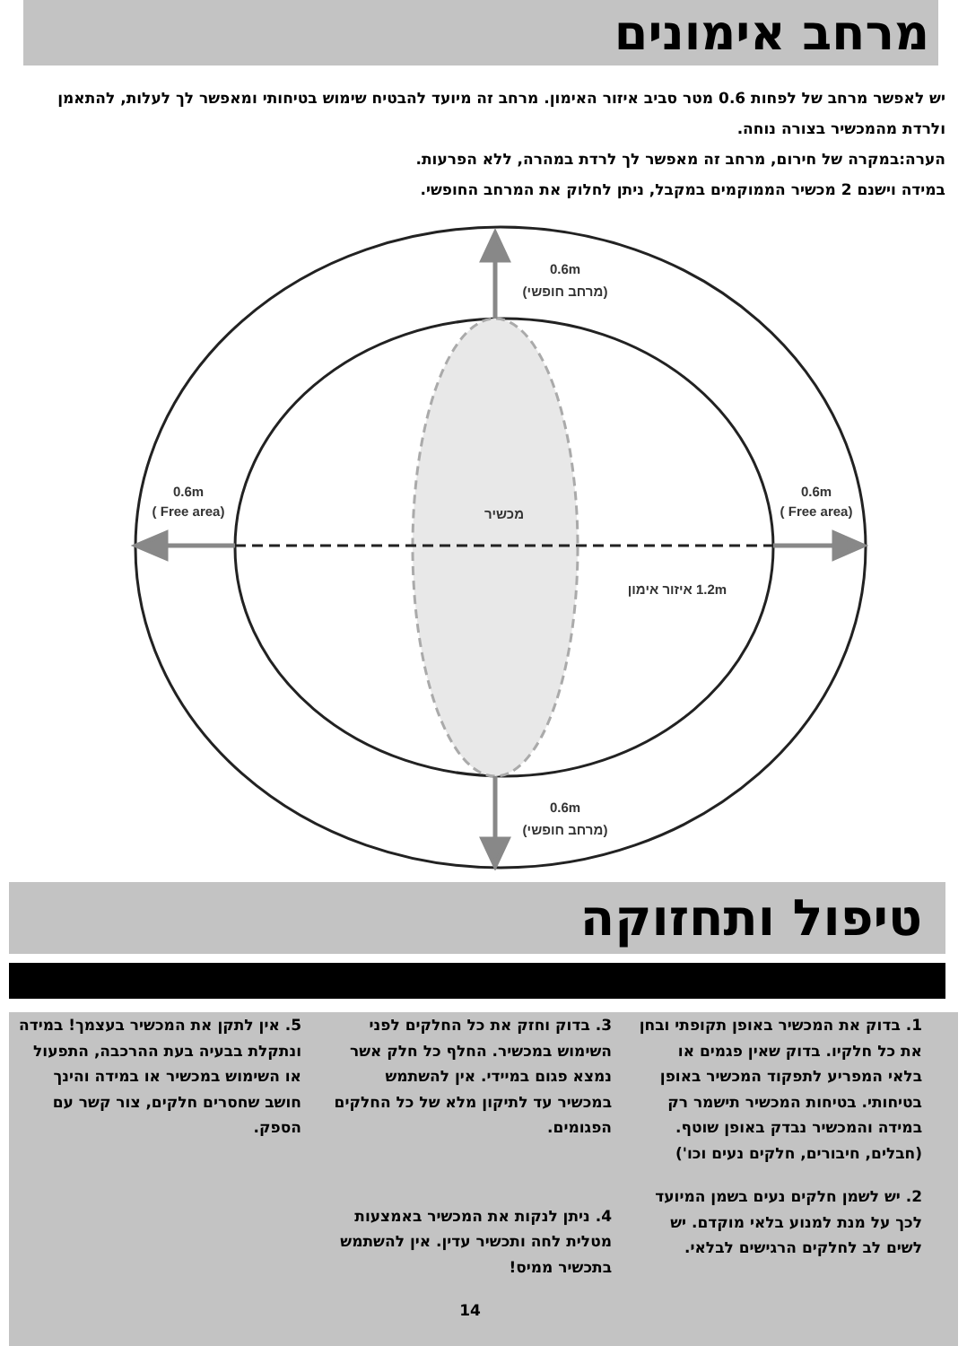מרחב אימונים
יש לאפשר מרחב של לפחות 0.6 מטר סביב איזור האימון. מרחב זה מיועד להבטיח שימוש בטיחותי ומאפשר לך לעלות, להתאמן ולרדת מהמכשיר בצורה נוחה.
הערה:במקרה של חירום, מרחב זה מאפשר לך לרדת במהרה, ללא הפרעות.
במידה וישנם 2 מכשיר הממוקמים במקבל, ניתן לחלוק את המרחב החופשי.
0.6m
(מרחב חופשי)
0.6m
(מרחב חופשי)
0.6m
(Free area )
0.6m
(Free area )
מכשיר
1.2m איזור אימון
טיפול ותחזוקה
1. בדוק את המכשיר באופן תקופתי ובחן את כל חלקיו. בדוק שאין פגמים או בלאי המפריע לתפקוד המכשיר באופן בטיחותי. בטיחות המכשיר תישמר רק במידה והמכשיר נבדק באופן שוטף. (חבלים, חיבורים, חלקים נעים וכו')
2. יש לשמן חלקים נעים בשמן המיועד לכך על מנת למנוע בלאי מוקדם. יש לשים לב לחלקים הרגישים לבלאי.
3. בדוק וחזק את כל החלקים לפני השימוש במכשיר. החלף כל חלק אשר נמצא פגום במיידי. אין להשתמש במכשיר עד לתיקון מלא של כל החלקים הפגומים.
4. ניתן לנקות את המכשיר באמצעות מטלית לחה ותכשיר עדין. אין להשתמש בתכשיר ממיס!
14
5. אין לתקן את המכשיר בעצמך! במידה ונתקלת בבעיה בעת ההרכבה, התפעול או השימוש במכשיר או במידה והינך חושב שחסרים חלקים, צור קשר עם הספק.